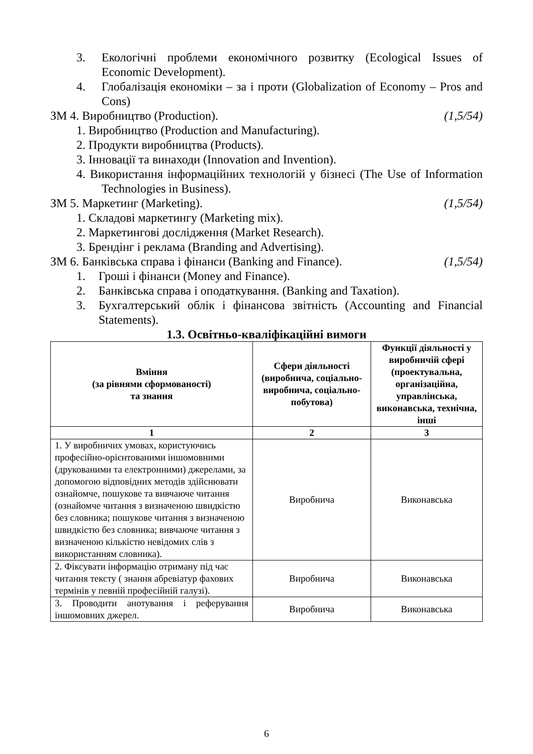3. Екологічні проблеми економічного розвитку (Ecological Issues of Economic Development).
4. Глобалізація економіки – за і проти (Globalization of Economy – Pros and Cons)
ЗМ 4. Виробництво (Production). (1,5/54)
1. Виробництво (Production and Manufacturing).
2. Продукти виробництва (Products).
3. Інновації та винаходи (Innovation and Invention).
4. Використання інформаційних технологій у бізнесі (The Use of Information Technologies in Business).
ЗМ 5. Маркетинг (Marketing). (1,5/54)
1. Складові маркетингу (Marketing mix).
2. Маркетингові дослідження (Market Research).
3. Брендінг і реклама (Branding and Advertising).
ЗМ 6. Банківська справа і фінанси (Banking and Finance). (1,5/54)
1. Гроші і фінанси (Money and Finance).
2. Банківська справа і оподаткування. (Banking and Taxation).
3. Бухгалтерський облік і фінансова звітність (Accounting and Financial Statements).
1.3. Освітньо-кваліфікаційні вимоги
| Вміння (за рівнями сформованості) та знання | Сфери діяльності (виробнича, соціально-виробнича, соціально-побутова) | Функції діяльності у виробничій сфері (проектувальна, організаційна, управлінська, виконавська, технічна, інші |
| --- | --- | --- |
| 1 | 2 | 3 |
| 1. У виробничих умовах, користуючись професійно-орієнтованими іншомовними (друкованими та електронними) джерелами, за допомогою відповідних методів здійснювати ознайомче, пошукове та вивчаюче читання (ознайомче читання з визначеною швидкістю без словника; пошукове читання з визначеною швидкістю без словника; вивчаюче читання з визначеною кількістю невідомих слів з використанням словника). | Виробнича | Виконавська |
| 2. Фіксувати інформацію отриману під час читання тексту ( знання абревіатур фахових термінів у певній професійній галузі). | Виробнича | Виконавська |
| 3. Проводити анотування і реферування іншомовних джерел. | Виробнича | Виконавська |
6